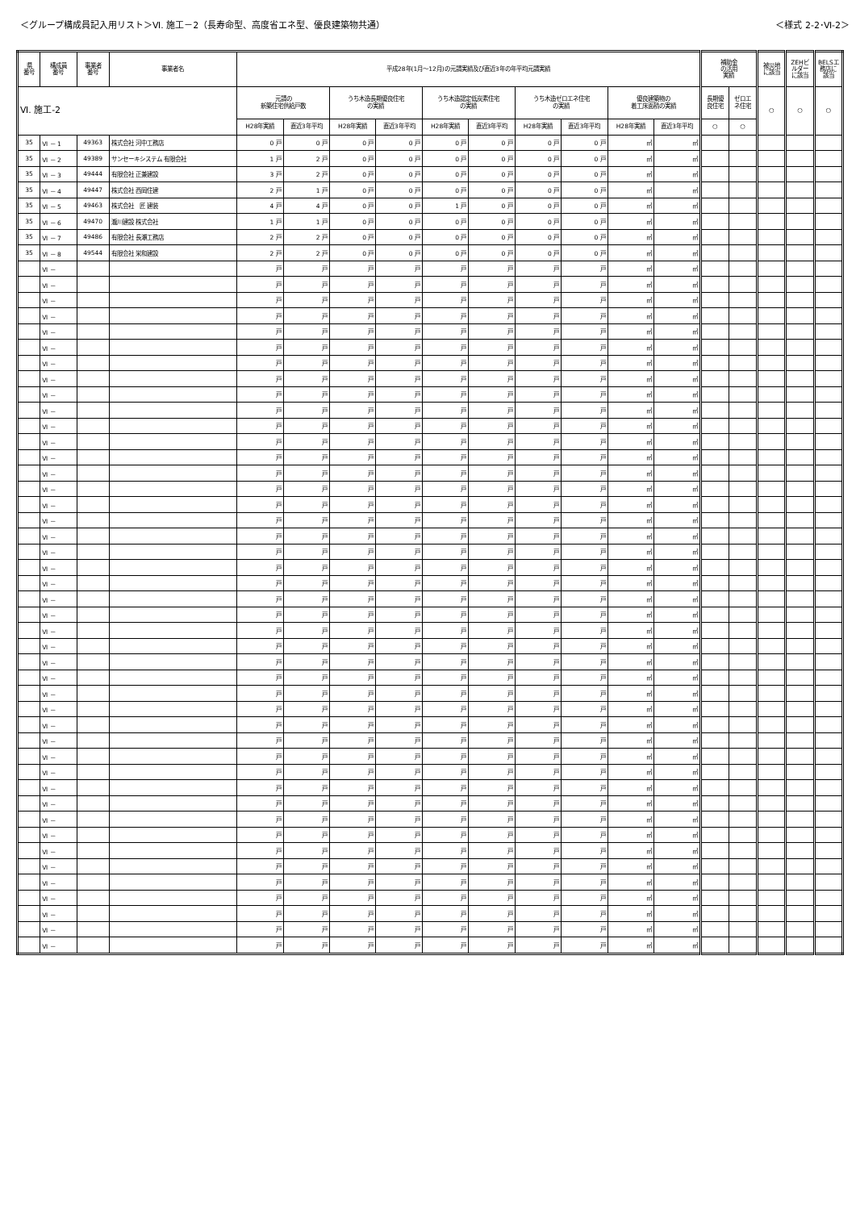＜グループ構成員記入用リスト＞Ⅵ. 施工－2（長寿命型、高度省エネ型、優良建築物共通） ＜様式 2-2･Ⅵ-2＞
| 県 番号 | 構成員 番号 | 事業者 番号 | 事業者名 | 平成28年(1月～12月)の元請実績及び直近3年の年平均元請実績 | | | | | | | | | | 補助金 の活用 実績 | | 被災地 に該当 | ZEHビ ルダー に該当 | BELSエ 務店に 該当 |
| --- | --- | --- | --- | --- | --- | --- | --- | --- | --- | --- | --- | --- | --- | --- | --- | --- | --- | --- |
| Ⅵ. 施工-2 | | | | 元請の 新築住宅供給戸数 | | うち木造長期優良住宅 の実績 | | うち木造認定低炭素住宅 の実績 | | うち木造ゼロエネ住宅 の実績 | | 優良建築物の 着工床面積の実績 | | 長期優 良住宅 | ゼロエ ネ住宅 | ○ | ○ | ○ |
| | | | | H28年実績 | 直近3年平均 | H28年実績 | 直近3年平均 | H28年実績 | 直近3年平均 | H28年実績 | 直近3年平均 | H28年実績 | 直近3年平均 | ○ | ○ | | | |
| 35 | Ⅵ － 1 | 49363 | 株式会社 河中工務店 | 0 戸 | 0 戸 | 0 戸 | 0 戸 | 0 戸 | 0 戸 | 0 戸 | 0 戸 | ㎡ | ㎡ | | | | | |
| 35 | Ⅵ － 2 | 49389 | サンセーキシステム 有限会社 | 1 戸 | 2 戸 | 0 戸 | 0 戸 | 0 戸 | 0 戸 | 0 戸 | 0 戸 | ㎡ | ㎡ | | | | | |
| 35 | Ⅵ － 3 | 49444 | 有限会社 正兼建設 | 3 戸 | 2 戸 | 0 戸 | 0 戸 | 0 戸 | 0 戸 | 0 戸 | 0 戸 | ㎡ | ㎡ | | | | | |
| 35 | Ⅵ － 4 | 49447 | 株式会社 西岡住建 | 2 戸 | 1 戸 | 0 戸 | 0 戸 | 0 戸 | 0 戸 | 0 戸 | 0 戸 | ㎡ | ㎡ | | | | | |
| 35 | Ⅵ － 5 | 49463 | 株式会社 匠 建装 | 4 戸 | 4 戸 | 0 戸 | 0 戸 | 1 戸 | 0 戸 | 0 戸 | 0 戸 | ㎡ | ㎡ | | | | | |
| 35 | Ⅵ － 6 | 49470 | 瀧川建設 株式会社 | 1 戸 | 1 戸 | 0 戸 | 0 戸 | 0 戸 | 0 戸 | 0 戸 | 0 戸 | ㎡ | ㎡ | | | | | |
| 35 | Ⅵ － 7 | 49486 | 有限会社 長瀬工務店 | 2 戸 | 2 戸 | 0 戸 | 0 戸 | 0 戸 | 0 戸 | 0 戸 | 0 戸 | ㎡ | ㎡ | | | | | |
| 35 | Ⅵ － 8 | 49544 | 有限会社 栄和建設 | 2 戸 | 2 戸 | 0 戸 | 0 戸 | 0 戸 | 0 戸 | 0 戸 | 0 戸 | ㎡ | ㎡ | | | | | |
| | Ⅵ － | | | 戸 | 戸 | 戸 | 戸 | 戸 | 戸 | 戸 | 戸 | ㎡ | ㎡ | | | | | |
| | Ⅵ － | | | 戸 | 戸 | 戸 | 戸 | 戸 | 戸 | 戸 | 戸 | ㎡ | ㎡ | | | | | |
| | Ⅵ － | | | 戸 | 戸 | 戸 | 戸 | 戸 | 戸 | 戸 | 戸 | ㎡ | ㎡ | | | | | |
| | Ⅵ － | | | 戸 | 戸 | 戸 | 戸 | 戸 | 戸 | 戸 | 戸 | ㎡ | ㎡ | | | | | |
| | Ⅵ － | | | 戸 | 戸 | 戸 | 戸 | 戸 | 戸 | 戸 | 戸 | ㎡ | ㎡ | | | | | |
| | Ⅵ － | | | 戸 | 戸 | 戸 | 戸 | 戸 | 戸 | 戸 | 戸 | ㎡ | ㎡ | | | | | |
| | Ⅵ － | | | 戸 | 戸 | 戸 | 戸 | 戸 | 戸 | 戸 | 戸 | ㎡ | ㎡ | | | | | |
| | Ⅵ － | | | 戸 | 戸 | 戸 | 戸 | 戸 | 戸 | 戸 | 戸 | ㎡ | ㎡ | | | | | |
| | Ⅵ － | | | 戸 | 戸 | 戸 | 戸 | 戸 | 戸 | 戸 | 戸 | ㎡ | ㎡ | | | | | |
| | Ⅵ － | | | 戸 | 戸 | 戸 | 戸 | 戸 | 戸 | 戸 | 戸 | ㎡ | ㎡ | | | | | |
| | Ⅵ － | | | 戸 | 戸 | 戸 | 戸 | 戸 | 戸 | 戸 | 戸 | ㎡ | ㎡ | | | | | |
| | Ⅵ － | | | 戸 | 戸 | 戸 | 戸 | 戸 | 戸 | 戸 | 戸 | ㎡ | ㎡ | | | | | |
| | Ⅵ － | | | 戸 | 戸 | 戸 | 戸 | 戸 | 戸 | 戸 | 戸 | ㎡ | ㎡ | | | | | |
| | Ⅵ － | | | 戸 | 戸 | 戸 | 戸 | 戸 | 戸 | 戸 | 戸 | ㎡ | ㎡ | | | | | |
| | Ⅵ － | | | 戸 | 戸 | 戸 | 戸 | 戸 | 戸 | 戸 | 戸 | ㎡ | ㎡ | | | | | |
| | Ⅵ － | | | 戸 | 戸 | 戸 | 戸 | 戸 | 戸 | 戸 | 戸 | ㎡ | ㎡ | | | | | |
| | Ⅵ － | | | 戸 | 戸 | 戸 | 戸 | 戸 | 戸 | 戸 | 戸 | ㎡ | ㎡ | | | | | |
| | Ⅵ － | | | 戸 | 戸 | 戸 | 戸 | 戸 | 戸 | 戸 | 戸 | ㎡ | ㎡ | | | | | |
| | Ⅵ － | | | 戸 | 戸 | 戸 | 戸 | 戸 | 戸 | 戸 | 戸 | ㎡ | ㎡ | | | | | |
| | Ⅵ － | | | 戸 | 戸 | 戸 | 戸 | 戸 | 戸 | 戸 | 戸 | ㎡ | ㎡ | | | | | |
| | Ⅵ － | | | 戸 | 戸 | 戸 | 戸 | 戸 | 戸 | 戸 | 戸 | ㎡ | ㎡ | | | | | |
| | Ⅵ － | | | 戸 | 戸 | 戸 | 戸 | 戸 | 戸 | 戸 | 戸 | ㎡ | ㎡ | | | | | |
| | Ⅵ － | | | 戸 | 戸 | 戸 | 戸 | 戸 | 戸 | 戸 | 戸 | ㎡ | ㎡ | | | | | |
| | Ⅵ － | | | 戸 | 戸 | 戸 | 戸 | 戸 | 戸 | 戸 | 戸 | ㎡ | ㎡ | | | | | |
| | Ⅵ － | | | 戸 | 戸 | 戸 | 戸 | 戸 | 戸 | 戸 | 戸 | ㎡ | ㎡ | | | | | |
| | Ⅵ － | | | 戸 | 戸 | 戸 | 戸 | 戸 | 戸 | 戸 | 戸 | ㎡ | ㎡ | | | | | |
| | Ⅵ － | | | 戸 | 戸 | 戸 | 戸 | 戸 | 戸 | 戸 | 戸 | ㎡ | ㎡ | | | | | |
| | Ⅵ － | | | 戸 | 戸 | 戸 | 戸 | 戸 | 戸 | 戸 | 戸 | ㎡ | ㎡ | | | | | |
| | Ⅵ － | | | 戸 | 戸 | 戸 | 戸 | 戸 | 戸 | 戸 | 戸 | ㎡ | ㎡ | | | | | |
| | Ⅵ － | | | 戸 | 戸 | 戸 | 戸 | 戸 | 戸 | 戸 | 戸 | ㎡ | ㎡ | | | | | |
| | Ⅵ － | | | 戸 | 戸 | 戸 | 戸 | 戸 | 戸 | 戸 | 戸 | ㎡ | ㎡ | | | | | |
| | Ⅵ － | | | 戸 | 戸 | 戸 | 戸 | 戸 | 戸 | 戸 | 戸 | ㎡ | ㎡ | | | | | |
| | Ⅵ － | | | 戸 | 戸 | 戸 | 戸 | 戸 | 戸 | 戸 | 戸 | ㎡ | ㎡ | | | | | |
| | Ⅵ － | | | 戸 | 戸 | 戸 | 戸 | 戸 | 戸 | 戸 | 戸 | ㎡ | ㎡ | | | | | |
| | Ⅵ － | | | 戸 | 戸 | 戸 | 戸 | 戸 | 戸 | 戸 | 戸 | ㎡ | ㎡ | | | | | |
| | Ⅵ － | | | 戸 | 戸 | 戸 | 戸 | 戸 | 戸 | 戸 | 戸 | ㎡ | ㎡ | | | | | |
| | Ⅵ － | | | 戸 | 戸 | 戸 | 戸 | 戸 | 戸 | 戸 | 戸 | ㎡ | ㎡ | | | | | |
| | Ⅵ － | | | 戸 | 戸 | 戸 | 戸 | 戸 | 戸 | 戸 | 戸 | ㎡ | ㎡ | | | | | |
| | Ⅵ － | | | 戸 | 戸 | 戸 | 戸 | 戸 | 戸 | 戸 | 戸 | ㎡ | ㎡ | | | | | |
| | Ⅵ － | | | 戸 | 戸 | 戸 | 戸 | 戸 | 戸 | 戸 | 戸 | ㎡ | ㎡ | | | | | |
| | Ⅵ － | | | 戸 | 戸 | 戸 | 戸 | 戸 | 戸 | 戸 | 戸 | ㎡ | ㎡ | | | | | |
| | Ⅵ － | | | 戸 | 戸 | 戸 | 戸 | 戸 | 戸 | 戸 | 戸 | ㎡ | ㎡ | | | | | |
| | Ⅵ － | | | 戸 | 戸 | 戸 | 戸 | 戸 | 戸 | 戸 | 戸 | ㎡ | ㎡ | | | | | |
| | Ⅵ － | | | 戸 | 戸 | 戸 | 戸 | 戸 | 戸 | 戸 | 戸 | ㎡ | ㎡ | | | | | |